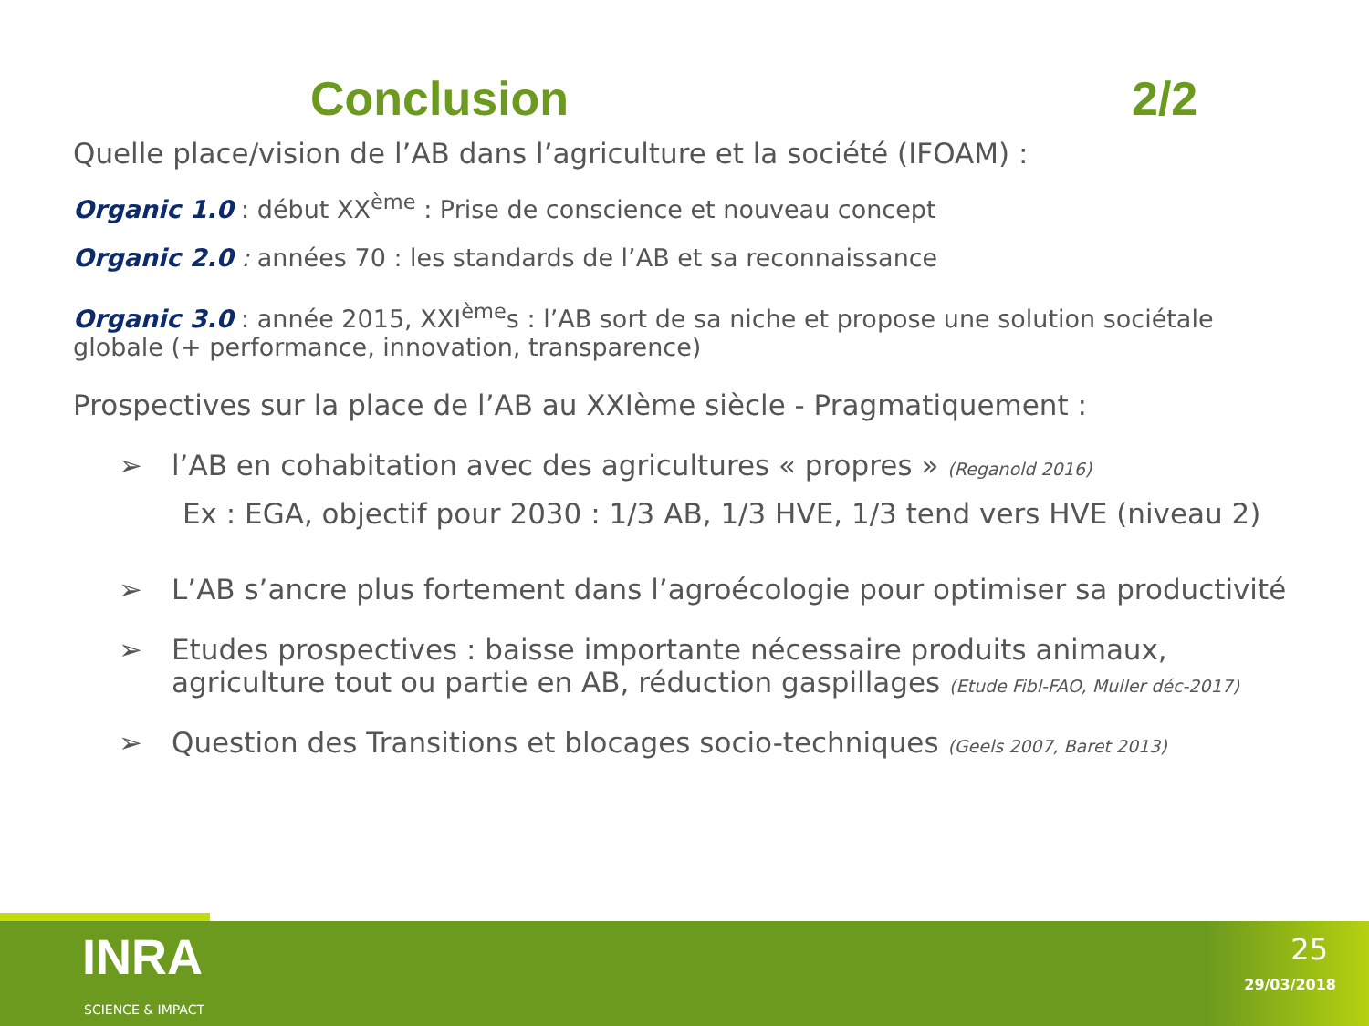Conclusion 2/2
Quelle place/vision de l’AB dans l’agriculture et la société (IFOAM) :
Organic 1.0 : début XX<sup>ème</sup> : Prise de conscience et nouveau concept
Organic 2.0 : années 70 : les standards de l’AB et sa reconnaissance
Organic 3.0 : année 2015, XXI<sup>ème</sup>s : l’AB sort de sa niche et propose une solution sociétale globale (+ performance, innovation, transparence)
Prospectives sur la place de l’AB au XXIème siècle - Pragmatiquement :
➢ l’AB en cohabitation avec des agricultures « propres » (Reganold 2016)
Ex : EGA, objectif pour 2030 : 1/3 AB, 1/3 HVE, 1/3 tend vers HVE (niveau 2)
➢ L’AB s’ancre plus fortement dans l’agroécologie pour optimiser sa productivité
➢ Etudes prospectives : baisse importante nécessaire produits animaux, agriculture tout ou partie en AB, réduction gaspillages (Etude Fibl-FAO, Muller déc-2017)
➢ Question des Transitions et blocages socio-techniques (Geels 2007, Baret 2013)
INRA
SCIENCE & IMPACT
25
29/03/2018